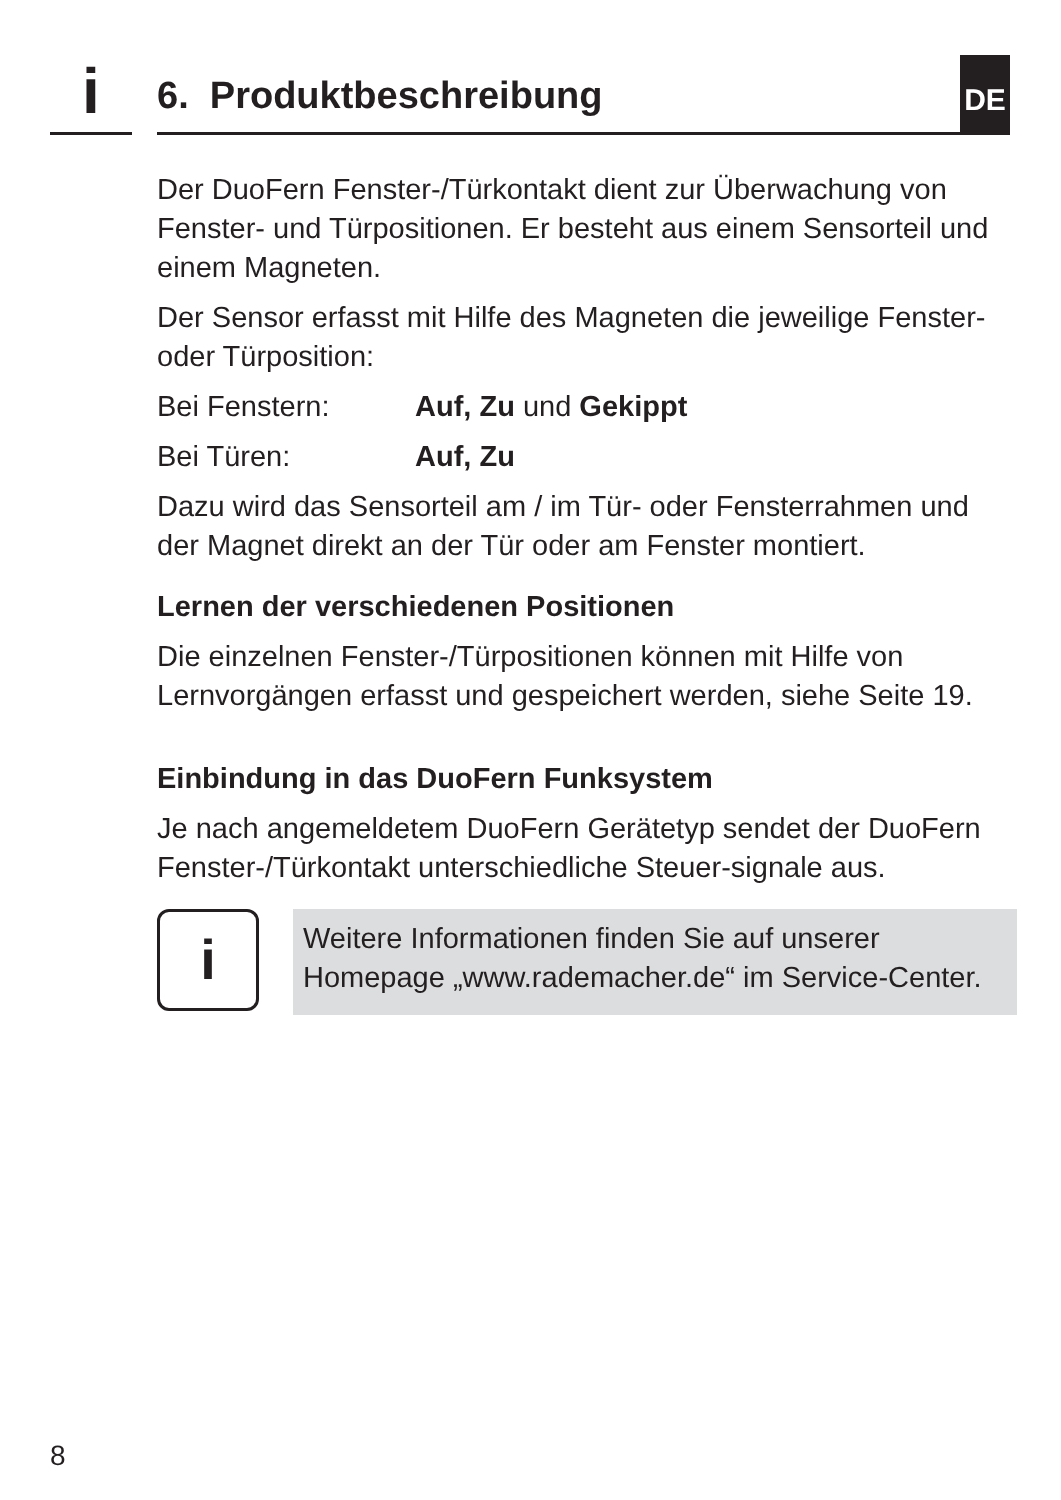i 6. Produktbeschreibung DE
Der DuoFern Fenster-/Türkontakt dient zur Überwachung von Fenster- und Türpositionen. Er besteht aus einem Sensorteil und einem Magneten.
Der Sensor erfasst mit Hilfe des Magneten die jeweilige Fenster- oder Türposition:
Bei Fenstern: Auf, Zu und Gekippt
Bei Türen: Auf, Zu
Dazu wird das Sensorteil am / im Tür- oder Fensterrahmen und der Magnet direkt an der Tür oder am Fenster montiert.
Lernen der verschiedenen Positionen
Die einzelnen Fenster-/Türpositionen können mit Hilfe von Lernvorgängen erfasst und gespeichert werden, siehe Seite 19.
Einbindung in das DuoFern Funksystem
Je nach angemeldetem DuoFern Gerätetyp sendet der DuoFern Fenster-/Türkontakt unterschiedliche Steuer-signale aus.
i
Weitere Informationen finden Sie auf unserer Homepage „www.rademacher.de“ im Service-Center.
8